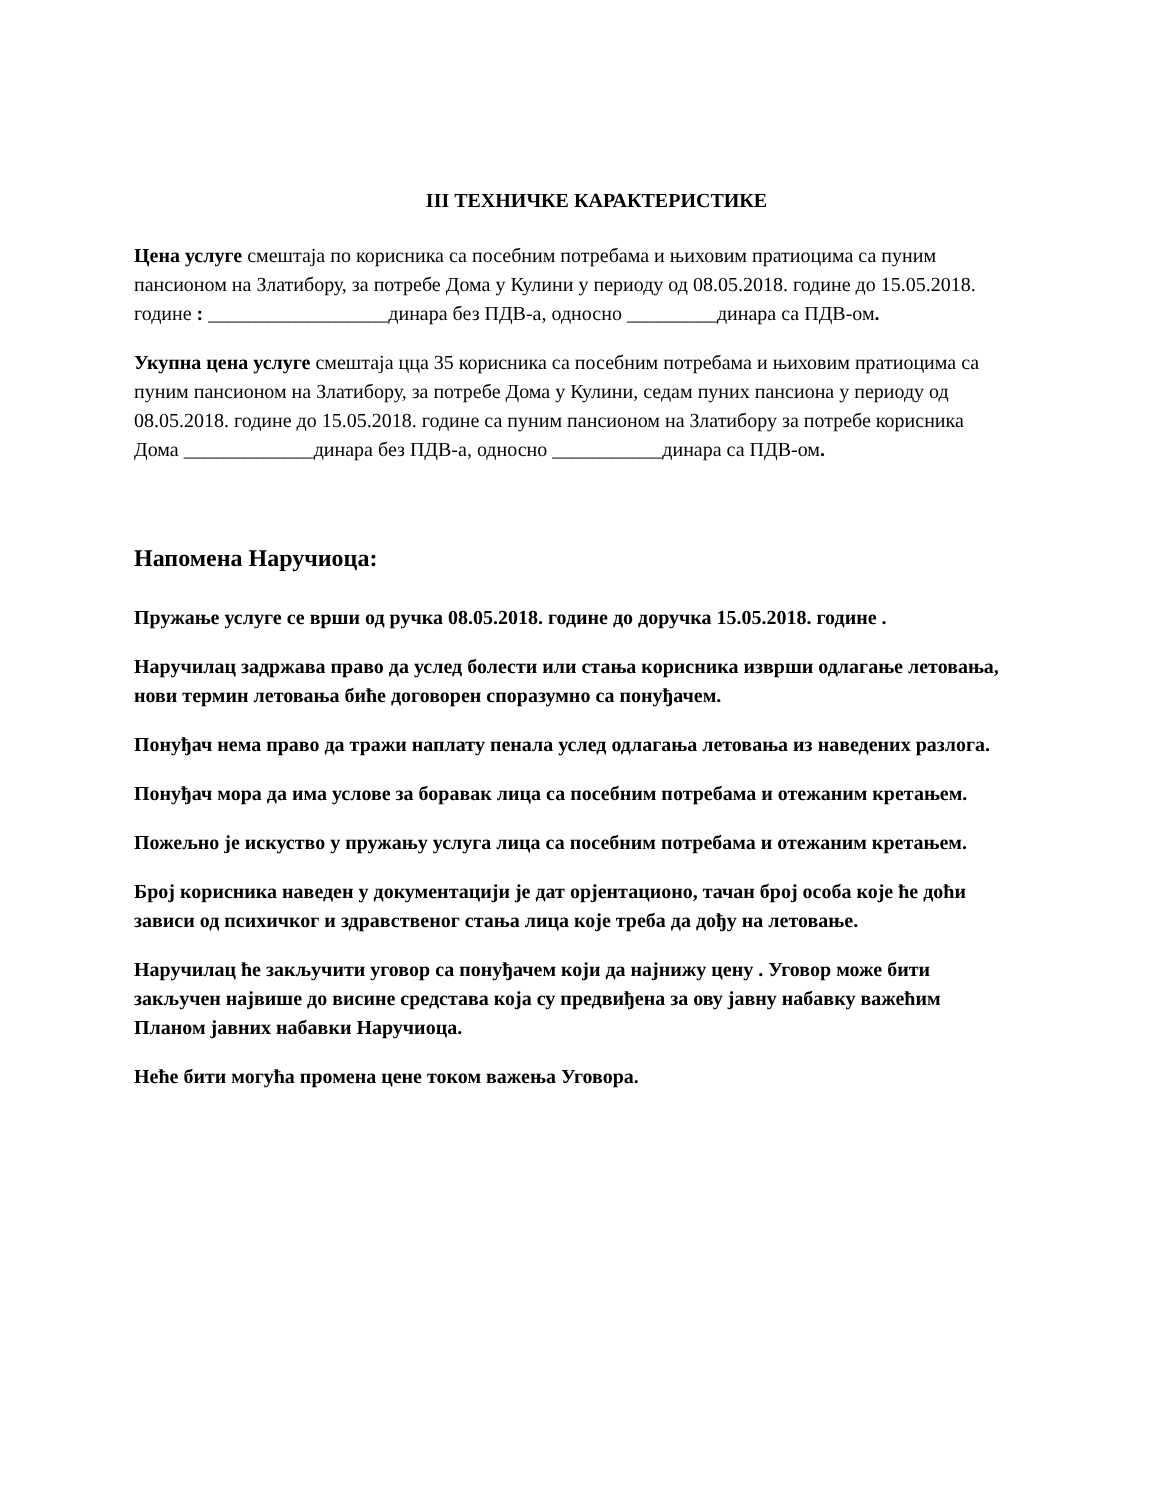III ТЕХНИЧКЕ КАРАКТЕРИСТИКЕ
Цена услуге смештаја по корисника са посебним потребама и њиховим пратиоцима са пуним пансионом на Златибору, за потребе Дома у Кулини у периоду од 08.05.2018. године до 15.05.2018. године : __________________динара без ПДВ-а, односно _________динара са ПДВ-ом.
Укупна цена услуге смештаја цца 35 корисника са посебним потребама и њиховим пратиоцима са пуним пансионом на Златибору, за потребе Дома у Кулини, седам пуних пансиона у периоду од 08.05.2018. године до 15.05.2018. године са пуним пансионом на Златибору за потребе корисника Дома _____________динара без ПДВ-а, односно ___________динара са ПДВ-ом.
Напомена Наручиоца:
Пружање услуге се врши од ручка 08.05.2018. године до доручка 15.05.2018. године .
Наручилац задржава право да услед болести или стања корисника изврши одлагање летовања, нови термин летовања биће договорен споразумно са понуђачем.
Понуђач нема право да тражи наплату пенала услед одлагања летовања из наведених разлога.
Понуђач мора да има услове за боравак лица са посебним потребама и отежаним кретањем.
Пожељно је искуство у пружању услуга лица са посебним потребама и отежаним кретањем.
Број корисника наведен у документацији је дат орјентационо, тачан број особа које ће доћи зависи од психичког и здравственог стања лица које треба да дођу на летовање.
Наручилац ће закључити уговор са понуђачем који да најнижу цену . Уговор може бити закључен највише до висине средстава која су предвиђена за ову јавну набавку важећим Планом јавних набавки Наручиоца.
Неће бити могућа промена цене током важења Уговора.